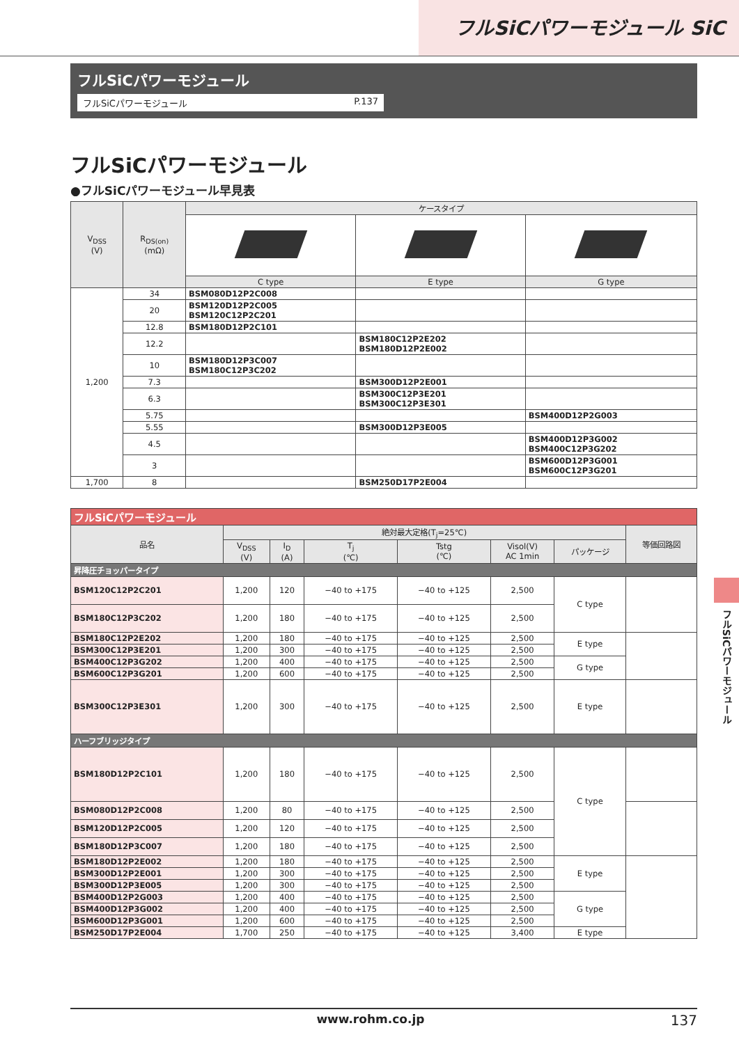フルSiCパワーモジュール SiC
フルSiCパワーモジュール
フルSiCパワーモジュール P.137
フルSiCパワーモジュール
●フルSiCパワーモジュール早見表
| V<sub>DSS</sub> (V) | R<sub>DS(on)</sub> (mΩ) | ケースタイプ | | |
| --- | --- | --- | --- | --- |
| | | C type | E type | G type |
| 1,200 | 34 | BSM080D12P2C008 | | |
| | 20 | BSM120D12P2C005 BSM120C12P2C201 | | |
| | 12.8 | BSM180D12P2C101 | | |
| | 12.2 | | BSM180C12P2E202 BSM180D12P2E002 | |
| | 10 | BSM180D12P3C007 BSM180C12P3C202 | | |
| | 7.3 | | BSM300D12P2E001 | |
| | 6.3 | | BSM300C12P3E201 BSM300C12P3E301 | |
| | 5.75 | | | BSM400D12P2G003 |
| | 5.55 | | BSM300D12P3E005 | |
| | 4.5 | | | BSM400D12P3G002 BSM400C12P3G202 |
| | 3 | | | BSM600D12P3G001 BSM600C12P3G201 |
| 1,700 | 8 | | BSM250D17P2E004 | |
| フルSiCパワーモジュール | | | | | | | |
| 品名 | 絶対最大定格(T<sub>j</sub>=25℃) | | | | | | 等価回路図 |
| | V<sub>DSS</sub> (V) | I<sub>D</sub> (A) | T<sub>j</sub> (℃) | Tstg (℃) | Visol(V) AC 1min | パッケージ | |
| 昇降圧チョッパータイプ | | | | | | | |
| BSM120C12P2C201 | 1,200 | 120 | −40 to +175 | −40 to +125 | 2,500 | C type | |
| BSM180C12P3C202 | 1,200 | 180 | −40 to +175 | −40 to +125 | 2,500 | | |
| BSM180C12P2E202 | 1,200 | 180 | −40 to +175 | −40 to +125 | 2,500 | E type | |
| BSM300C12P3E201 | 1,200 | 300 | −40 to +175 | −40 to +125 | 2,500 | | |
| BSM400C12P3G202 | 1,200 | 400 | −40 to +175 | −40 to +125 | 2,500 | G type | |
| BSM600C12P3G201 | 1,200 | 600 | −40 to +175 | −40 to +125 | 2,500 | | |
| BSM300C12P3E301 | 1,200 | 300 | −40 to +175 | −40 to +125 | 2,500 | E type | |
| ハーフブリッジタイプ | | | | | | | |
| BSM180D12P2C101 | 1,200 | 180 | −40 to +175 | −40 to +125 | 2,500 | C type | |
| BSM080D12P2C008 | 1,200 | 80 | −40 to +175 | −40 to +125 | 2,500 | | |
| BSM120D12P2C005 | 1,200 | 120 | −40 to +175 | −40 to +125 | 2,500 | | |
| BSM180D12P3C007 | 1,200 | 180 | −40 to +175 | −40 to +125 | 2,500 | | |
| BSM180D12P2E002 | 1,200 | 180 | −40 to +175 | −40 to +125 | 2,500 | E type | |
| BSM300D12P2E001 | 1,200 | 300 | −40 to +175 | −40 to +125 | 2,500 | | |
| BSM300D12P3E005 | 1,200 | 300 | −40 to +175 | −40 to +125 | 2,500 | | |
| BSM400D12P2G003 | 1,200 | 400 | −40 to +175 | −40 to +125 | 2,500 | G type | |
| BSM400D12P3G002 | 1,200 | 400 | −40 to +175 | −40 to +125 | 2,500 | | |
| BSM600D12P3G001 | 1,200 | 600 | −40 to +175 | −40 to +125 | 2,500 | | |
| BSM250D17P2E004 | 1,700 | 250 | −40 to +175 | −40 to +125 | 3,400 | E type | |
フルSiCパワーモジュール
www.rohm.co.jp 137